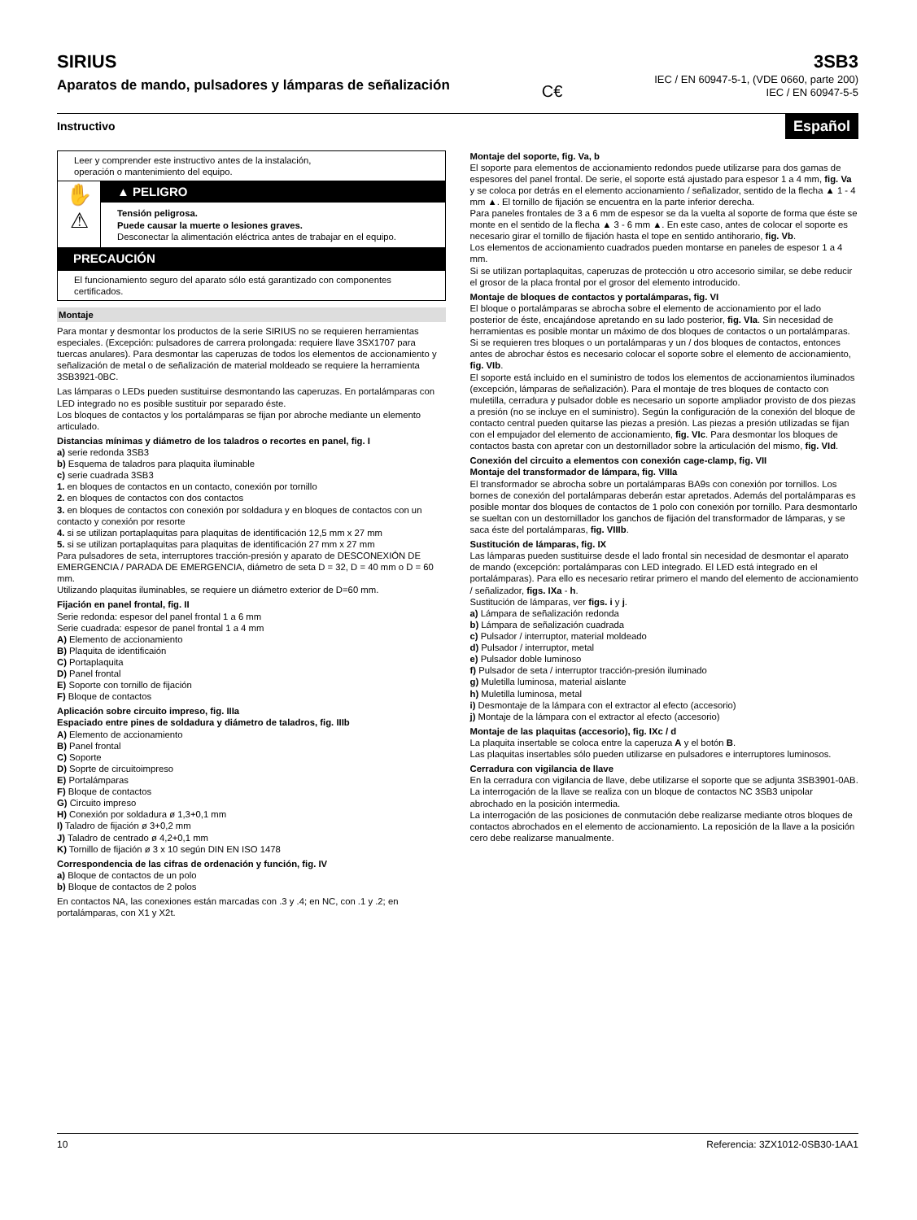SIRIUS
Aparatos de mando, pulsadores y lámparas de señalización
C€
3SB3
IEC / EN 60947-5-1, (VDE 0660, parte 200)
IEC / EN 60947-5-5
Instructivo Español
Leer y comprender este instructivo antes de la instalación,
operación o mantenimiento del equipo.
✋
⚠
▲ PELIGRO
Tensión peligrosa.
Puede causar la muerte o lesiones graves.
Desconectar la alimentación eléctrica antes de trabajar en el equipo.
PRECAUCIÓN
El funcionamiento seguro del aparato sólo está garantizado con componentes certificados.
Montaje
Para montar y desmontar los productos de la serie SIRIUS no se requieren herramientas especiales. (Excepción: pulsadores de carrera prolongada: requiere llave 3SX1707 para tuercas anulares). Para desmontar las caperuzas de todos los elementos de accionamiento y señalización de metal o de señalización de material moldeado se requiere la herramienta 3SB3921-0BC.
Las lámparas o LEDs pueden sustituirse desmontando las caperuzas. En portalámparas con LED integrado no es posible sustituir por separado éste.
Los bloques de contactos y los portalámparas se fijan por abroche mediante un elemento articulado.
Distancias mínimas y diámetro de los taladros o recortes en panel, fig. I
a) serie redonda 3SB3
b) Esquema de taladros para plaquita iluminable
c) serie cuadrada 3SB3
1. en bloques de contactos en un contacto, conexión por tornillo
2. en bloques de contactos con dos contactos
3. en bloques de contactos con conexión por soldadura y en bloques de contactos con un contacto y conexión por resorte
4. si se utilizan portaplaquitas para plaquitas de identificación 12,5 mm x 27 mm
5. si se utilizan portaplaquitas para plaquitas de identificación 27 mm x 27 mm
Para pulsadores de seta, interruptores tracción-presión y aparato de DESCONEXIÓN DE EMERGENCIA / PARADA DE EMERGENCIA, diámetro de seta D = 32, D = 40 mm o D = 60 mm.
Utilizando plaquitas iluminables, se requiere un diámetro exterior de D=60 mm.
Fijación en panel frontal, fig. II
Serie redonda: espesor del panel frontal 1 a 6 mm
Serie cuadrada: espesor de panel frontal 1 a 4 mm
A) Elemento de accionamiento
B) Plaquita de identificaión
C) Portaplaquita
D) Panel frontal
E) Soporte con tornillo de fijación
F) Bloque de contactos
Aplicación sobre circuito impreso, fig. IIIa
Espaciado entre pines de soldadura y diámetro de taladros, fig. IIIb
A) Elemento de accionamiento
B) Panel frontal
C) Soporte
D) Soprte de circuitoimpreso
E) Portalámparas
F) Bloque de contactos
G) Circuito impreso
H) Conexión por soldadura ø 1,3+0,1 mm
I) Taladro de fijación ø 3+0,2 mm
J) Taladro de centrado ø 4,2+0,1 mm
K) Tornillo de fijación ø 3 x 10 según DIN EN ISO 1478
Correspondencia de las cifras de ordenación y función, fig. IV
a) Bloque de contactos de un polo
b) Bloque de contactos de 2 polos
En contactos NA, las conexiones están marcadas con .3 y .4; en NC, con .1 y .2; en portalámparas, con X1 y X2t.
Montaje del soporte, fig. Va, b
El soporte para elementos de accionamiento redondos puede utilizarse para dos gamas de espesores del panel frontal. De serie, el soporte está ajustado para espesor 1 a 4 mm, fig. Va y se coloca por detrás en el elemento accionamiento / señalizador, sentido de la flecha ▲ 1 - 4 mm ▲. El tornillo de fijación se encuentra en la parte inferior derecha.
Para paneles frontales de 3 a 6 mm de espesor se da la vuelta al soporte de forma que éste se monte en el sentido de la flecha ▲ 3 - 6 mm ▲. En este caso, antes de colocar el soporte es necesario girar el tornillo de fijación hasta el tope en sentido antihorario, fig. Vb.
Los elementos de accionamiento cuadrados pueden montarse en paneles de espesor 1 a 4 mm.
Si se utilizan portaplaquitas, caperuzas de protección u otro accesorio similar, se debe reducir el grosor de la placa frontal por el grosor del elemento introducido.
Montaje de bloques de contactos y portalámparas, fig. VI
El bloque o portalámparas se abrocha sobre el elemento de accionamiento por el lado posterior de éste, encajándose apretando en su lado posterior, fig. VIa. Sin necesidad de herramientas es posible montar un máximo de dos bloques de contactos o un portalámparas.
Si se requieren tres bloques o un portalámparas y un / dos bloques de contactos, entonces antes de abrochar éstos es necesario colocar el soporte sobre el elemento de accionamiento, fig. VIb.
El soporte está incluido en el suministro de todos los elementos de accionamientos iluminados (excepción, lámparas de señalización). Para el montaje de tres bloques de contacto con muletilla, cerradura y pulsador doble es necesario un soporte ampliador provisto de dos piezas a presión (no se incluye en el suministro). Según la configuración de la conexión del bloque de contacto central pueden quitarse las piezas a presión. Las piezas a presión utilizadas se fijan con el empujador del elemento de accionamiento, fig. VIc. Para desmontar los bloques de contactos basta con apretar con un destornillador sobre la articulación del mismo, fig. VId.
Conexión del circuito a elementos con conexión cage-clamp, fig. VII
Montaje del transformador de lámpara, fig. VIIIa
El transformador se abrocha sobre un portalámparas BA9s con conexión por tornillos. Los bornes de conexión del portalámparas deberán estar apretados. Además del portalámparas es posible montar dos bloques de contactos de 1 polo con conexión por tornillo. Para desmontarlo se sueltan con un destornillador los ganchos de fijación del transformador de lámparas, y se saca éste del portalámparas, fig. VIIIb.
Sustitución de lámparas, fig. IX
Las lámparas pueden sustituirse desde el lado frontal sin necesidad de desmontar el aparato de mando (excepción: portalámparas con LED integrado. El LED está integrado en el portalámparas). Para ello es necesario retirar primero el mando del elemento de accionamiento / señalizador, figs. IXa - h.
Sustitución de lámparas, ver figs. i y j.
a) Lámpara de señalización redonda
b) Lámpara de señalización cuadrada
c) Pulsador / interruptor, material moldeado
d) Pulsador / interruptor, metal
e) Pulsador doble luminoso
f) Pulsador de seta / interruptor tracción-presión iluminado
g) Muletilla luminosa, material aislante
h) Muletilla luminosa, metal
i) Desmontaje de la lámpara con el extractor al efecto (accesorio)
j) Montaje de la lámpara con el extractor al efecto (accesorio)
Montaje de las plaquitas (accesorio), fig. IXc / d
La plaquita insertable se coloca entre la caperuza A y el botón B.
Las plaquitas insertables sólo pueden utilizarse en pulsadores e interruptores luminosos.
Cerradura con vigilancia de llave
En la cerradura con vigilancia de llave, debe utilizarse el soporte que se adjunta 3SB3901-0AB.
La interrogación de la llave se realiza con un bloque de contactos NC 3SB3 unipolar abrochado en la posición intermedia.
La interrogación de las posiciones de conmutación debe realizarse mediante otros bloques de contactos abrochados en el elemento de accionamiento. La reposición de la llave a la posición cero debe realizarse manualmente.
10 Referencia: 3ZX1012-0SB30-1AA1